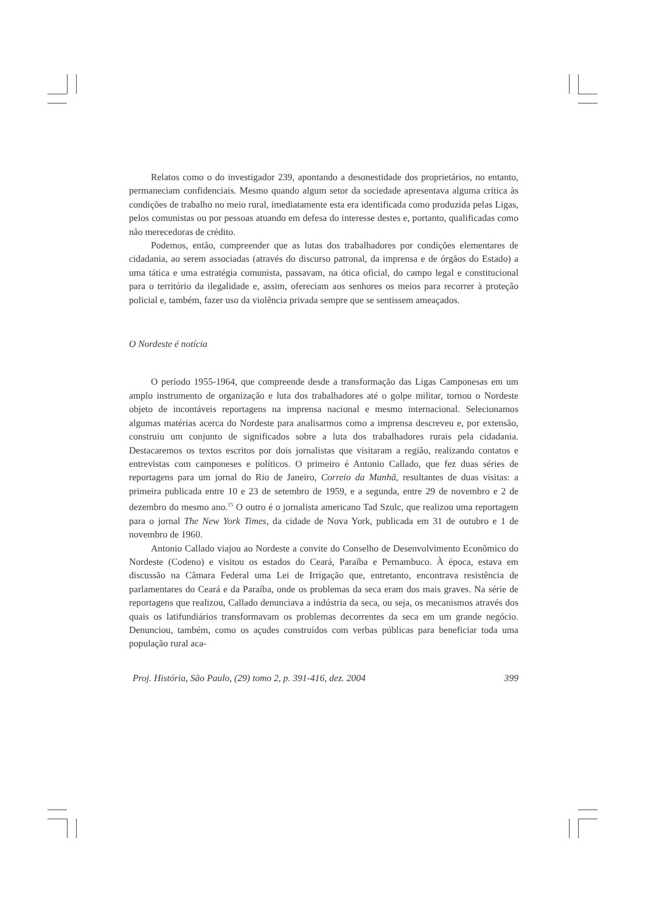Relatos como o do investigador 239, apontando a desonestidade dos proprietários, no entanto, permaneciam confidenciais. Mesmo quando algum setor da sociedade apresentava alguma crítica às condições de trabalho no meio rural, imediatamente esta era identificada como produzida pelas Ligas, pelos comunistas ou por pessoas atuando em defesa do interesse destes e, portanto, qualificadas como não merecedoras de crédito.
Podemos, então, compreender que as lutas dos trabalhadores por condições elementares de cidadania, ao serem associadas (através do discurso patronal, da imprensa e de órgãos do Estado) a uma tática e uma estratégia comunista, passavam, na ótica oficial, do campo legal e constitucional para o território da ilegalidade e, assim, ofereciam aos senhores os meios para recorrer à proteção policial e, também, fazer uso da violência privada sempre que se sentissem ameaçados.
O Nordeste é notícia
O período 1955-1964, que compreende desde a transformação das Ligas Camponesas em um amplo instrumento de organização e luta dos trabalhadores até o golpe militar, tornou o Nordeste objeto de incontáveis reportagens na imprensa nacional e mesmo internacional. Selecionamos algumas matérias acerca do Nordeste para analisarmos como a imprensa descreveu e, por extensão, construiu um conjunto de significados sobre a luta dos trabalhadores rurais pela cidadania. Destacaremos os textos escritos por dois jornalistas que visitaram a região, realizando contatos e entrevistas com camponeses e políticos. O primeiro é Antonio Callado, que fez duas séries de reportagens para um jornal do Rio de Janeiro, Correio da Manhã, resultantes de duas visitas: a primeira publicada entre 10 e 23 de setembro de 1959, e a segunda, entre 29 de novembro e 2 de dezembro do mesmo ano.<sup>15</sup> O outro é o jornalista americano Tad Szulc, que realizou uma reportagem para o jornal The New York Times, da cidade de Nova York, publicada em 31 de outubro e 1 de novembro de 1960.
Antonio Callado viajou ao Nordeste a convite do Conselho de Desenvolvimento Econômico do Nordeste (Codeno) e visitou os estados do Ceará, Paraíba e Pernambuco. À época, estava em discussão na Câmara Federal uma Lei de Irrigação que, entretanto, encontrava resistência de parlamentares do Ceará e da Paraíba, onde os problemas da seca eram dos mais graves. Na série de reportagens que realizou, Callado denunciava a indústria da seca, ou seja, os mecanismos através dos quais os latifundiários transformavam os problemas decorrentes da seca em um grande negócio. Denunciou, também, como os açudes construídos com verbas públicas para beneficiar toda uma população rural aca-
Proj. História, São Paulo, (29) tomo 2, p. 391-416, dez. 2004 399